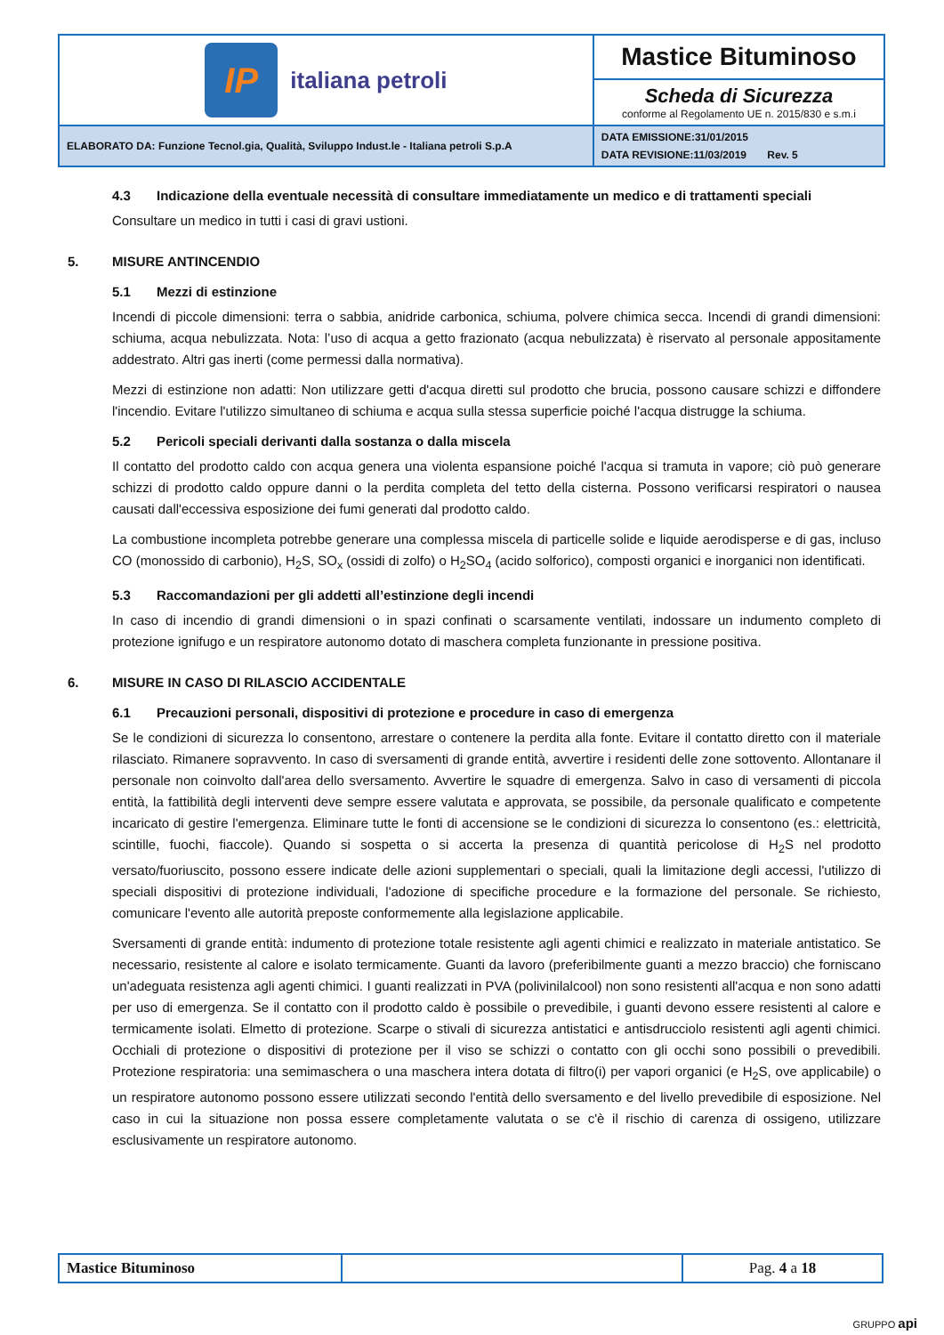| IP italiana petroli | Mastice Bituminoso |
| | Scheda di Sicurezza conforme al Regolamento UE n. 2015/830 e s.m.i |
| ELABORATO DA: Funzione Tecnol.gia, Qualità, Sviluppo Indust.le - Italiana petroli S.p.A | DATA EMISSIONE:31/01/2015 DATA REVISIONE:11/03/2019 Rev. 5 |
4.3 Indicazione della eventuale necessità di consultare immediatamente un medico e di trattamenti speciali
Consultare un medico in tutti i casi di gravi ustioni.
5. MISURE ANTINCENDIO
5.1 Mezzi di estinzione
Incendi di piccole dimensioni: terra o sabbia, anidride carbonica, schiuma, polvere chimica secca. Incendi di grandi dimensioni: schiuma, acqua nebulizzata. Nota: l’uso di acqua a getto frazionato (acqua nebulizzata) è riservato al personale appositamente addestrato. Altri gas inerti (come permessi dalla normativa).
Mezzi di estinzione non adatti: Non utilizzare getti d'acqua diretti sul prodotto che brucia, possono causare schizzi e diffondere l'incendio. Evitare l'utilizzo simultaneo di schiuma e acqua sulla stessa superficie poiché l'acqua distrugge la schiuma.
5.2 Pericoli speciali derivanti dalla sostanza o dalla miscela
Il contatto del prodotto caldo con acqua genera una violenta espansione poiché l'acqua si tramuta in vapore; ciò può generare schizzi di prodotto caldo oppure danni o la perdita completa del tetto della cisterna. Possono verificarsi respiratori o nausea causati dall'eccessiva esposizione dei fumi generati dal prodotto caldo.
La combustione incompleta potrebbe generare una complessa miscela di particelle solide e liquide aerodisperse e di gas, incluso CO (monossido di carbonio), H<sub>2</sub>S, SO<sub>x</sub> (ossidi di zolfo) o H<sub>2</sub>SO<sub>4</sub> (acido solforico), composti organici e inorganici non identificati.
5.3 Raccomandazioni per gli addetti all’estinzione degli incendi
In caso di incendio di grandi dimensioni o in spazi confinati o scarsamente ventilati, indossare un indumento completo di protezione ignifugo e un respiratore autonomo dotato di maschera completa funzionante in pressione positiva.
6. MISURE IN CASO DI RILASCIO ACCIDENTALE
6.1 Precauzioni personali, dispositivi di protezione e procedure in caso di emergenza
Se le condizioni di sicurezza lo consentono, arrestare o contenere la perdita alla fonte. Evitare il contatto diretto con il materiale rilasciato. Rimanere sopravvento. In caso di sversamenti di grande entità, avvertire i residenti delle zone sottovento. Allontanare il personale non coinvolto dall'area dello sversamento. Avvertire le squadre di emergenza. Salvo in caso di versamenti di piccola entità, la fattibilità degli interventi deve sempre essere valutata e approvata, se possibile, da personale qualificato e competente incaricato di gestire l'emergenza. Eliminare tutte le fonti di accensione se le condizioni di sicurezza lo consentono (es.: elettricità, scintille, fuochi, fiaccole). Quando si sospetta o si accerta la presenza di quantità pericolose di H<sub>2</sub>S nel prodotto versato/fuoriuscito, possono essere indicate delle azioni supplementari o speciali, quali la limitazione degli accessi, l'utilizzo di speciali dispositivi di protezione individuali, l'adozione di specifiche procedure e la formazione del personale. Se richiesto, comunicare l'evento alle autorità preposte conformemente alla legislazione applicabile.
Sversamenti di grande entità: indumento di protezione totale resistente agli agenti chimici e realizzato in materiale antistatico. Se necessario, resistente al calore e isolato termicamente. Guanti da lavoro (preferibilmente guanti a mezzo braccio) che forniscano un'adeguata resistenza agli agenti chimici. I guanti realizzati in PVA (polivinilalcool) non sono resistenti all'acqua e non sono adatti per uso di emergenza. Se il contatto con il prodotto caldo è possibile o prevedibile, i guanti devono essere resistenti al calore e termicamente isolati. Elmetto di protezione. Scarpe o stivali di sicurezza antistatici e antisdrucciolo resistenti agli agenti chimici. Occhiali di protezione o dispositivi di protezione per il viso se schizzi o contatto con gli occhi sono possibili o prevedibili. Protezione respiratoria: una semimaschera o una maschera intera dotata di filtro(i) per vapori organici (e H<sub>2</sub>S, ove applicabile) o un respiratore autonomo possono essere utilizzati secondo l'entità dello sversamento e del livello prevedibile di esposizione. Nel caso in cui la situazione non possa essere completamente valutata o se c'è il rischio di carenza di ossigeno, utilizzare esclusivamente un respiratore autonomo.
| Mastice Bituminoso | | Pag. 4 a 18 |
GRUPPO api